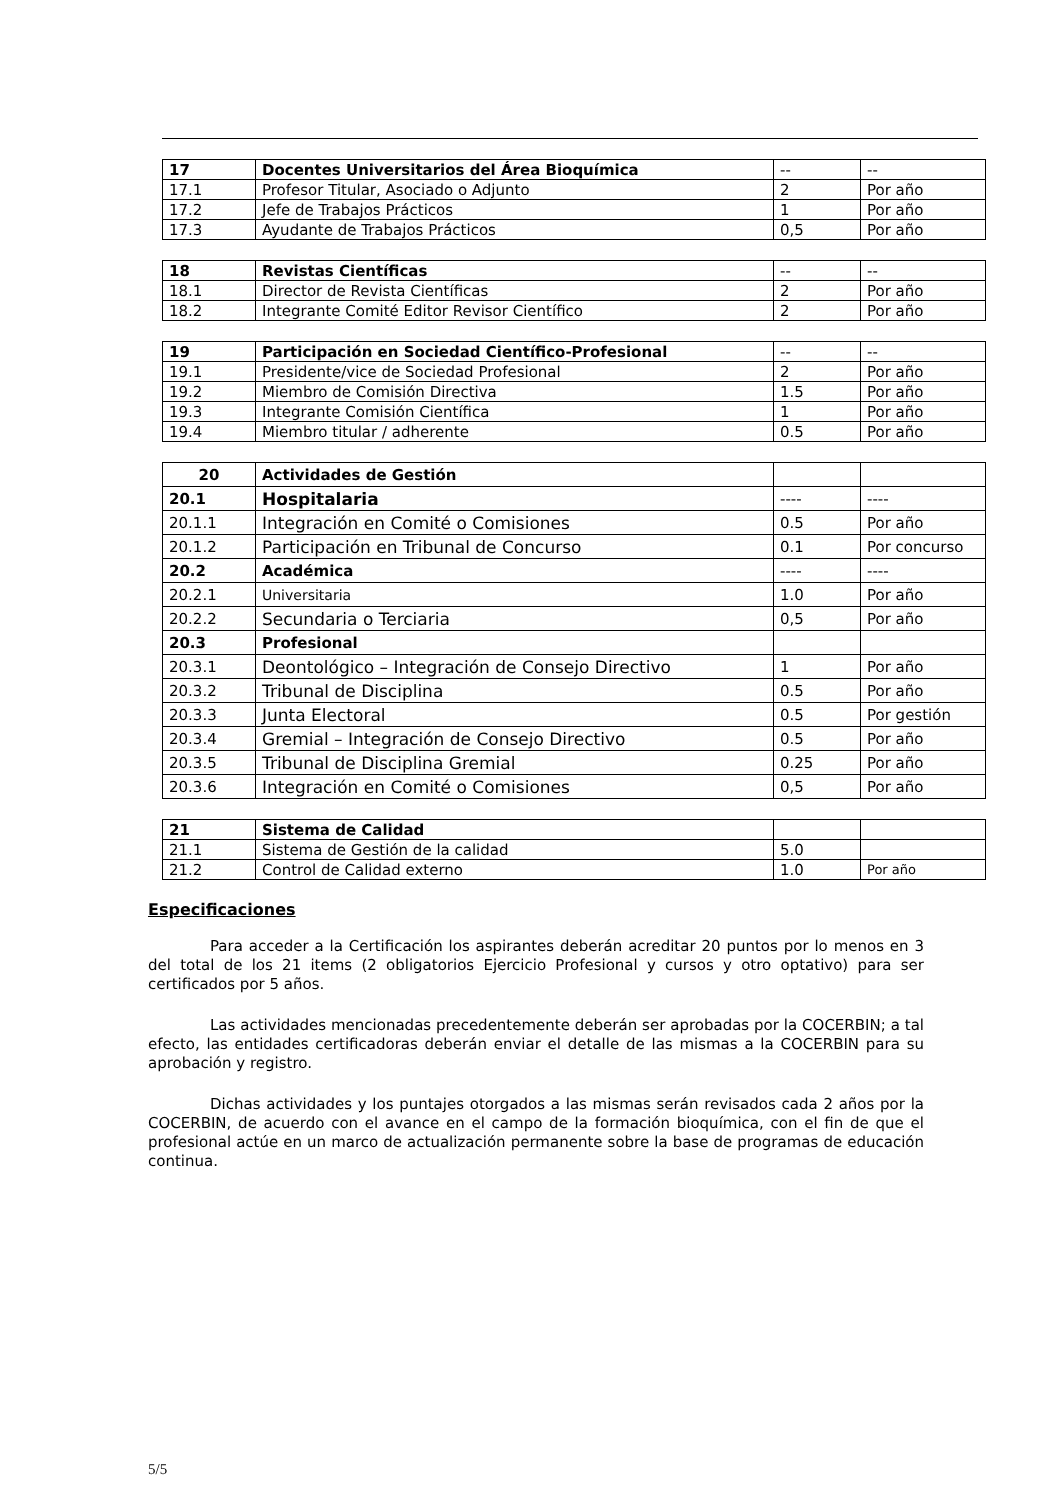| 17 | Docentes Universitarios del Área Bioquímica | -- | -- |
| 17.1 | Profesor Titular, Asociado o Adjunto | 2 | Por año |
| 17.2 | Jefe de Trabajos Prácticos | 1 | Por año |
| 17.3 | Ayudante de Trabajos Prácticos | 0,5 | Por año |
| 18 | Revistas Científicas | -- | -- |
| 18.1 | Director de Revista Científicas | 2 | Por año |
| 18.2 | Integrante Comité Editor Revisor Científico | 2 | Por año |
| 19 | Participación en Sociedad Científico-Profesional | -- | -- |
| 19.1 | Presidente/vice de Sociedad Profesional | 2 | Por año |
| 19.2 | Miembro de Comisión Directiva | 1.5 | Por año |
| 19.3 | Integrante Comisión Científica | 1 | Por año |
| 19.4 | Miembro titular / adherente | 0.5 | Por año |
| 20 | Actividades de Gestión | | |
| 20.1 | Hospitalaria | ---- | ---- |
| 20.1.1 | Integración en Comité o Comisiones | 0.5 | Por año |
| 20.1.2 | Participación en Tribunal de Concurso | 0.1 | Por concurso |
| 20.2 | Académica | ---- | ---- |
| 20.2.1 | Universitaria | 1.0 | Por año |
| 20.2.2 | Secundaria o Terciaria | 0,5 | Por año |
| 20.3 | Profesional | | |
| 20.3.1 | Deontológico – Integración de Consejo Directivo | 1 | Por año |
| 20.3.2 | Tribunal de Disciplina | 0.5 | Por año |
| 20.3.3 | Junta Electoral | 0.5 | Por gestión |
| 20.3.4 | Gremial – Integración de Consejo Directivo | 0.5 | Por año |
| 20.3.5 | Tribunal de Disciplina Gremial | 0.25 | Por año |
| 20.3.6 | Integración en Comité o Comisiones | 0,5 | Por año |
| 21 | Sistema de Calidad | | |
| 21.1 | Sistema de Gestión de la calidad | 5.0 | |
| 21.2 | Control de Calidad externo | 1.0 | Por año |
Especificaciones
Para acceder a la Certificación los aspirantes deberán acreditar 20 puntos por lo menos en 3 del total de los 21 items (2 obligatorios Ejercicio Profesional y cursos y otro optativo) para ser certificados por 5 años.
Las actividades mencionadas precedentemente deberán ser aprobadas por la COCERBIN; a tal efecto, las entidades certificadoras deberán enviar el detalle de las mismas a la COCERBIN para su aprobación y registro.
Dichas actividades y los puntajes otorgados a las mismas serán revisados cada 2 años por la COCERBIN, de acuerdo con el avance en el campo de la formación bioquímica, con el fin de que el profesional actúe en un marco de actualización permanente sobre la base de programas de educación continua.
5/5